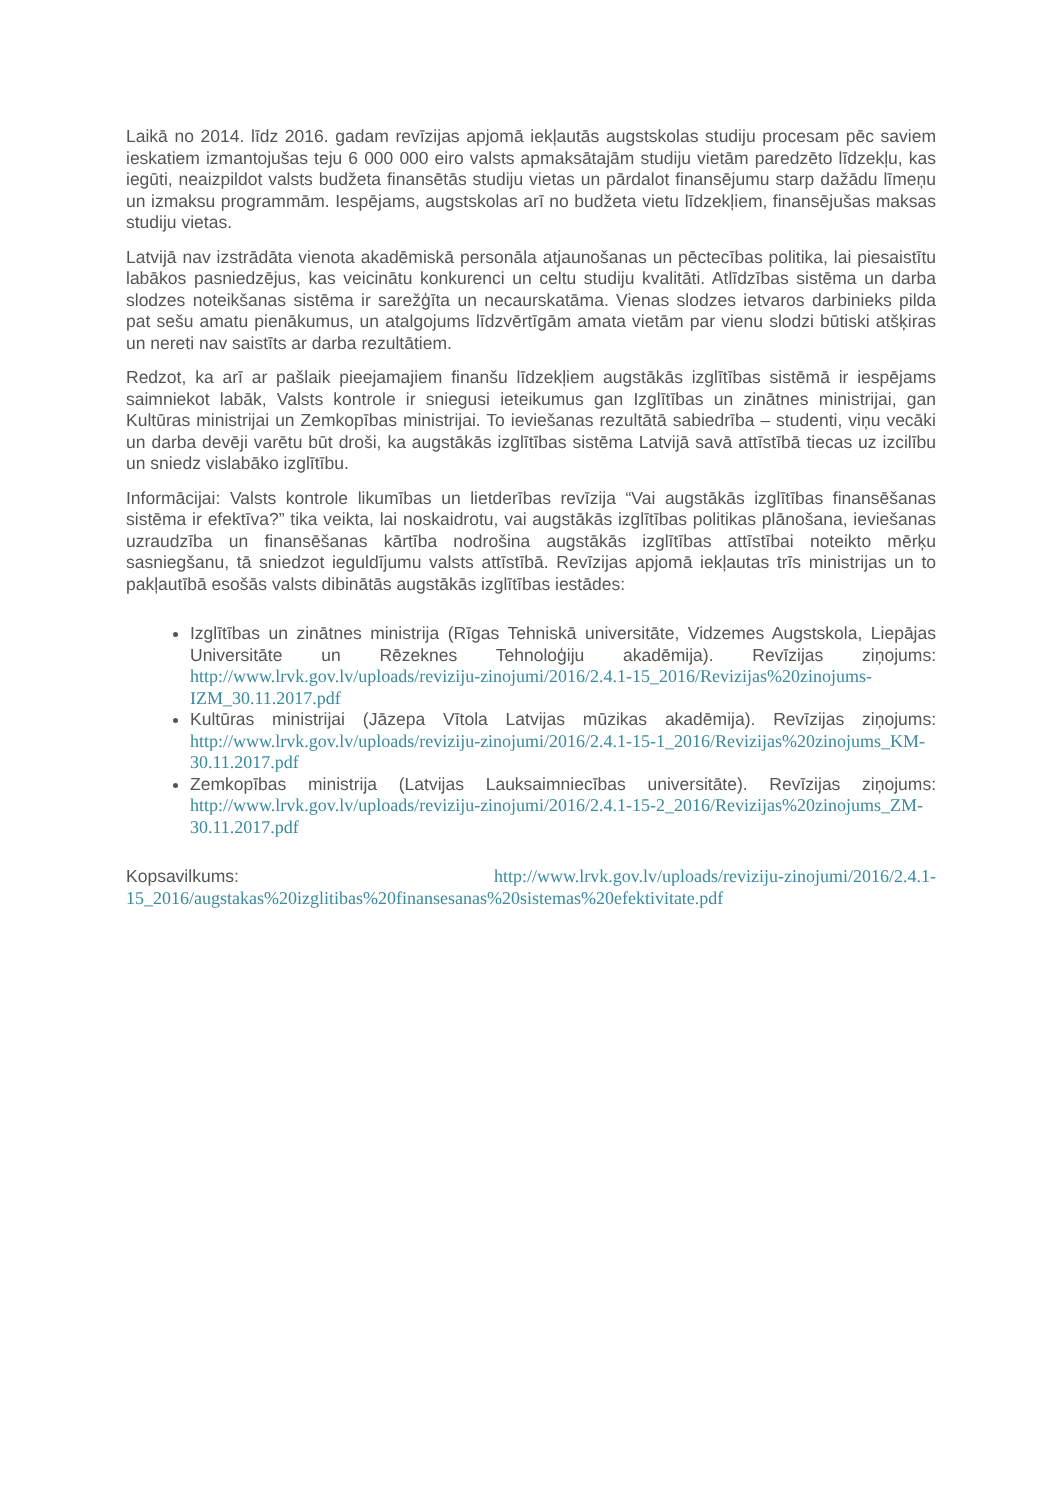Laikā no 2014. līdz 2016. gadam revīzijas apjomā iekļautās augstskolas studiju procesam pēc saviem ieskatiem izmantojušas teju 6 000 000 eiro valsts apmaksātajām studiju vietām paredzēto līdzekļu, kas iegūti, neaizpildot valsts budžeta finansētās studiju vietas un pārdalot finansējumu starp dažādu līmeņu un izmaksu programmām. Iespējams, augstskolas arī no budžeta vietu līdzekļiem, finansējušas maksas studiju vietas.
Latvijā nav izstrādāta vienota akadēmiskā personāla atjaunošanas un pēctecības politika, lai piesaistītu labākos pasniedzējus, kas veicinātu konkurenci un celtu studiju kvalitāti. Atlīdzības sistēma un darba slodzes noteikšanas sistēma ir sarežģīta un necaurskatāma. Vienas slodzes ietvaros darbinieks pilda pat sešu amatu pienākumus, un atalgojums līdzvērtīgām amata vietām par vienu slodzi būtiski atšķiras un nereti nav saistīts ar darba rezultātiem.
Redzot, ka arī ar pašlaik pieejamajiem finanšu līdzekļiem augstākās izglītības sistēmā ir iespējams saimniekot labāk, Valsts kontrole ir sniegusi ieteikumus gan Izglītības un zinātnes ministrijai, gan Kultūras ministrijai un Zemkopības ministrijai. To ieviešanas rezultātā sabiedrība – studenti, viņu vecāki un darba devēji varētu būt droši, ka augstākās izglītības sistēma Latvijā savā attīstībā tiecas uz izcilību un sniedz vislabāko izglītību.
Informācijai: Valsts kontrole likumības un lietderības revīzija “Vai augstākās izglītības finansēšanas sistēma ir efektīva?” tika veikta, lai noskaidrotu, vai augstākās izglītības politikas plānošana, ieviešanas uzraudzība un finansēšanas kārtība nodrošina augstākās izglītības attīstībai noteikto mērķu sasniegšanu, tā sniedzot ieguldījumu valsts attīstībā. Revīzijas apjomā iekļautas trīs ministrijas un to pakļautībā esošās valsts dibinātās augstākās izglītības iestādes:
Izglītības un zinātnes ministrija (Rīgas Tehniskā universitāte, Vidzemes Augstskola, Liepājas Universitāte un Rēzeknes Tehnoloģiju akadēmija). Revīzijas ziņojums: http://www.lrvk.gov.lv/uploads/reviziju-zinojumi/2016/2.4.1-15_2016/Revizijas%20zinojums-IZM_30.11.2017.pdf
Kultūras ministrijai (Jāzepa Vītola Latvijas mūzikas akadēmija). Revīzijas ziņojums: http://www.lrvk.gov.lv/uploads/reviziju-zinojumi/2016/2.4.1-15-1_2016/Revizijas%20zinojums_KM-30.11.2017.pdf
Zemkopības ministrija (Latvijas Lauksaimniecības universitāte). Revīzijas ziņojums: http://www.lrvk.gov.lv/uploads/reviziju-zinojumi/2016/2.4.1-15-2_2016/Revizijas%20zinojums_ZM-30.11.2017.pdf
Kopsavilkums: http://www.lrvk.gov.lv/uploads/reviziju-zinojumi/2016/2.4.1-
15_2016/augstakas%20izglitibas%20finansesanas%20sistemas%20efektivitate.pdf